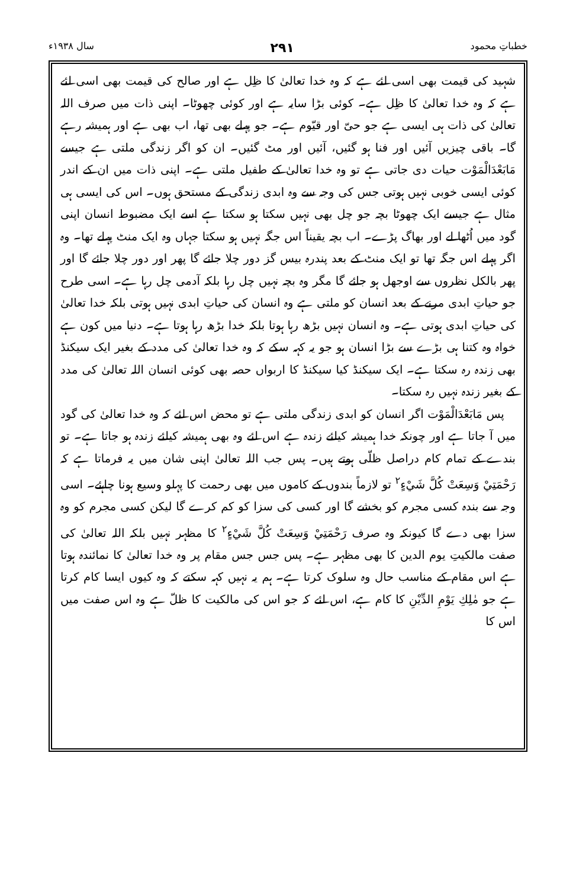خطباتِ محمود ۲۹۱ سال ۱۹۳۸ء
شہید کی قیمت بھی اسی لئے ہے کہ وہ خدا تعالیٰ کا ظِل ہے اور صالح کی قیمت بھی اسی لئے ہے کہ وہ خدا تعالیٰ کا ظِل ہے۔ کوئی بڑا سایہ ہے اور کوئی چھوٹا۔ اپنی ذات میں صرف اللہ تعالیٰ کی ذات ہی ایسی ہے جو حیّ اور قیّوم ہے۔ جو پہلے بھی تھا، اب بھی ہے اور ہمیشہ رہے گا۔ باقی چیزیں آئیں اور فنا ہو گئیں، آئیں اور مٹ گئیں۔ ان کو اگر زندگی ملتی ہے جیسے مَابَعْدَالْمَوْت حیات دی جاتی ہے تو وہ خدا تعالیٰ کے طفیل ملتی ہے۔ اپنی ذات میں ان کے اندر کوئی ایسی خوبی نہیں ہوتی جس کی وجہ سے وہ ابدی زندگی کے مستحق ہوں۔ اس کی ایسی ہی مثال ہے جیسے ایک چھوٹا بچہ جو چل بھی نہیں سکتا ہو سکتا ہے اسے ایک مضبوط انسان اپنی گود میں اُٹھا لے اور بھاگ پڑے۔ اب بچہ یقیناً اس جگہ نہیں ہو سکتا جہاں وہ ایک منٹ پہلے تھا۔ وہ اگر پہلے اس جگہ تھا تو ایک منٹ کے بعد پندرہ بیس گز دور چلا جائے گا پھر اور دور چلا جائے گا اور پھر بالکل نظروں سے اوجھل ہو جائے گا مگر وہ بچہ نہیں چل رہا بلکہ آدمی چل رہا ہے۔ اسی طرح جو حیاتِ ابدی مرنے کے بعد انسان کو ملتی ہے وہ انسان کی حیاتِ ابدی نہیں ہوتی بلکہ خدا تعالیٰ کی حیاتِ ابدی ہوتی ہے۔ وہ انسان نہیں بڑھ رہا ہوتا بلکہ خدا بڑھ رہا ہوتا ہے۔ دنیا میں کون ہے خواہ وہ کتنا ہی بڑے سے بڑا انسان ہو جو یہ کہہ سکے کہ وہ خدا تعالیٰ کی مدد کے بغیر ایک سیکنڈ بھی زندہ رہ سکتا ہے۔ ایک سیکنڈ کیا سیکنڈ کا اربواں حصہ بھی کوئی انسان اللہ تعالیٰ کی مدد کے بغیر زندہ نہیں رہ سکتا۔
پس مَابَعْدَالْمَوْت اگر انسان کو ابدی زندگی ملتی ہے تو محض اس لئے کہ وہ خدا تعالیٰ کی گود میں آ جاتا ہے اور چونکہ خدا ہمیشہ کیلئے زندہ ہے اس لئے وہ بھی ہمیشہ کیلئے زندہ ہو جاتا ہے۔ تو بندے کے تمام کام دراصل ظلّی ہوتے ہیں۔ پس جب اللہ تعالیٰ اپنی شان میں یہ فرماتا ہے کہ رَحْمَتِيْ وَسِعَتْ كُلَّ شَيْءٍ<sup>۲</sup> تو لازماً بندوں کے کاموں میں بھی رحمت کا پہلو وسیع ہونا چاہئے۔ اسی وجہ سے بندہ کسی مجرم کو بخشے گا اور کسی کی سزا کو کم کرے گا لیکن کسی مجرم کو وہ سزا بھی دے گا کیونکہ وہ صرف رَحْمَتِيْ وَسِعَتْ كُلَّ شَيْءٍ<sup>۲</sup> کا مظہر نہیں بلکہ اللہ تعالیٰ کی صفت مالکیتِ یوم الدین کا بھی مظہر ہے۔ پس جس جس مقام پر وہ خدا تعالیٰ کا نمائندہ ہوتا ہے اس مقام کے مناسب حال وہ سلوک کرتا ہے۔ ہم یہ نہیں کہہ سکتے کہ وہ کیوں ایسا کام کرتا ہے جو مٰلِكِ يَوْمِ الدِّيْنِ کا کام ہے، اس لئے کہ جو اس کی مالکیت کا ظلّ ہے وہ اس صفت میں اس کا